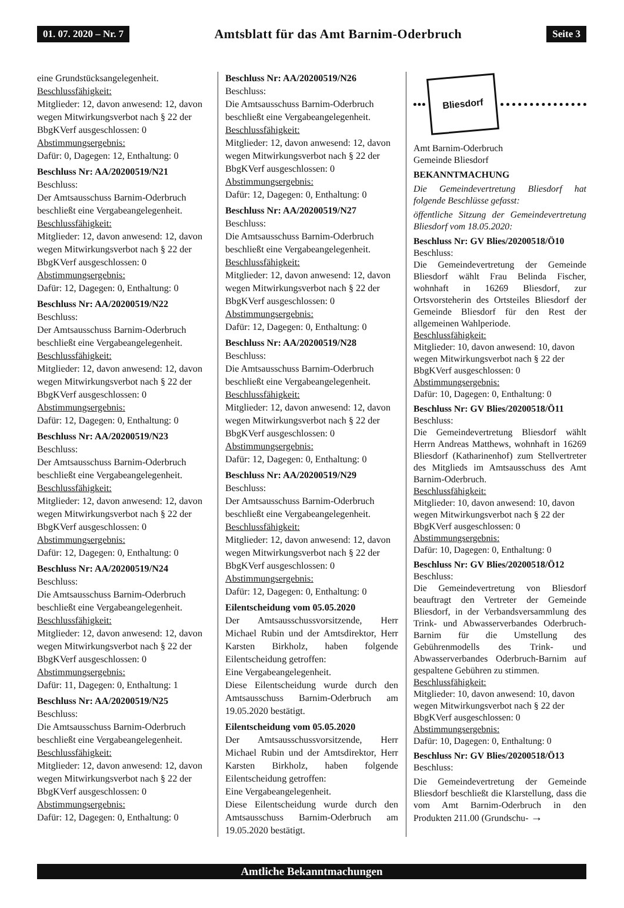01. 07. 2020 – Nr. 7 Amtsblatt für das Amt Barnim-Oderbruch Seite 3
eine Grundstücksangelegenheit.
Beschlussfähigkeit:
Mitglieder: 12, davon anwesend: 12, davon wegen Mitwirkungsverbot nach § 22 der BbgKVerf ausgeschlossen: 0
Abstimmungsergebnis:
Dafür: 0, Dagegen: 12, Enthaltung: 0
Beschluss Nr: AA/20200519/N21
Beschluss:
Der Amtsausschuss Barnim-Oderbruch beschließt eine Vergabeangelegenheit.
Beschlussfähigkeit:
Mitglieder: 12, davon anwesend: 12, davon wegen Mitwirkungsverbot nach § 22 der BbgKVerf ausgeschlossen: 0
Abstimmungsergebnis:
Dafür: 12, Dagegen: 0, Enthaltung: 0
Beschluss Nr: AA/20200519/N22
Beschluss:
Der Amtsausschuss Barnim-Oderbruch beschließt eine Vergabeangelegenheit.
Beschlussfähigkeit:
Mitglieder: 12, davon anwesend: 12, davon wegen Mitwirkungsverbot nach § 22 der BbgKVerf ausgeschlossen: 0
Abstimmungsergebnis:
Dafür: 12, Dagegen: 0, Enthaltung: 0
Beschluss Nr: AA/20200519/N23
Beschluss:
Der Amtsausschuss Barnim-Oderbruch beschließt eine Vergabeangelegenheit.
Beschlussfähigkeit:
Mitglieder: 12, davon anwesend: 12, davon wegen Mitwirkungsverbot nach § 22 der BbgKVerf ausgeschlossen: 0
Abstimmungsergebnis:
Dafür: 12, Dagegen: 0, Enthaltung: 0
Beschluss Nr: AA/20200519/N24
Beschluss:
Die Amtsausschuss Barnim-Oderbruch beschließt eine Vergabeangelegenheit.
Beschlussfähigkeit:
Mitglieder: 12, davon anwesend: 12, davon wegen Mitwirkungsverbot nach § 22 der BbgKVerf ausgeschlossen: 0
Abstimmungsergebnis:
Dafür: 11, Dagegen: 0, Enthaltung: 1
Beschluss Nr: AA/20200519/N25
Beschluss:
Die Amtsausschuss Barnim-Oderbruch beschließt eine Vergabeangelegenheit.
Beschlussfähigkeit:
Mitglieder: 12, davon anwesend: 12, davon wegen Mitwirkungsverbot nach § 22 der BbgKVerf ausgeschlossen: 0
Abstimmungsergebnis:
Dafür: 12, Dagegen: 0, Enthaltung: 0
Beschluss Nr: AA/20200519/N26
Beschluss:
Die Amtsausschuss Barnim-Oderbruch beschließt eine Vergabeangelegenheit.
Beschlussfähigkeit:
Mitglieder: 12, davon anwesend: 12, davon wegen Mitwirkungsverbot nach § 22 der BbgKVerf ausgeschlossen: 0
Abstimmungsergebnis:
Dafür: 12, Dagegen: 0, Enthaltung: 0
Beschluss Nr: AA/20200519/N27
Beschluss:
Die Amtsausschuss Barnim-Oderbruch beschließt eine Vergabeangelegenheit.
Beschlussfähigkeit:
Mitglieder: 12, davon anwesend: 12, davon wegen Mitwirkungsverbot nach § 22 der BbgKVerf ausgeschlossen: 0
Abstimmungsergebnis:
Dafür: 12, Dagegen: 0, Enthaltung: 0
Beschluss Nr: AA/20200519/N28
Beschluss:
Die Amtsausschuss Barnim-Oderbruch beschließt eine Vergabeangelegenheit.
Beschlussfähigkeit:
Mitglieder: 12, davon anwesend: 12, davon wegen Mitwirkungsverbot nach § 22 der BbgKVerf ausgeschlossen: 0
Abstimmungsergebnis:
Dafür: 12, Dagegen: 0, Enthaltung: 0
Beschluss Nr: AA/20200519/N29
Beschluss:
Der Amtsausschuss Barnim-Oderbruch beschließt eine Vergabeangelegenheit.
Beschlussfähigkeit:
Mitglieder: 12, davon anwesend: 12, davon wegen Mitwirkungsverbot nach § 22 der BbgKVerf ausgeschlossen: 0
Abstimmungsergebnis:
Dafür: 12, Dagegen: 0, Enthaltung: 0
Eilentscheidung vom 05.05.2020
Der Amtsausschussvorsitzende, Herr Michael Rubin und der Amtsdirektor, Herr Karsten Birkholz, haben folgende Eilentscheidung getroffen:
Eine Vergabeangelegenheit.
Diese Eilentscheidung wurde durch den Amtsausschuss Barnim-Oderbruch am 19.05.2020 bestätigt.
Eilentscheidung vom 05.05.2020
Der Amtsausschussvorsitzende, Herr Michael Rubin und der Amtsdirektor, Herr Karsten Birkholz, haben folgende Eilentscheidung getroffen:
Eine Vergabeangelegenheit.
Diese Eilentscheidung wurde durch den Amtsausschuss Barnim-Oderbruch am 19.05.2020 bestätigt.
Bliesdorf
Amt Barnim-Oderbruch
Gemeinde Bliesdorf
BEKANNTMACHUNG
Die Gemeindevertretung Bliesdorf hat folgende Beschlüsse gefasst:
öffentliche Sitzung der Gemeindevertretung Bliesdorf vom 18.05.2020:
Beschluss Nr: GV Blies/20200518/Ö10
Beschluss:
Die Gemeindevertretung der Gemeinde Bliesdorf wählt Frau Belinda Fischer, wohnhaft in 16269 Bliesdorf, zur Ortsvorsteherin des Ortsteiles Bliesdorf der Gemeinde Bliesdorf für den Rest der allgemeinen Wahlperiode.
Beschlussfähigkeit:
Mitglieder: 10, davon anwesend: 10, davon wegen Mitwirkungsverbot nach § 22 der BbgKVerf ausgeschlossen: 0
Abstimmungsergebnis:
Dafür: 10, Dagegen: 0, Enthaltung: 0
Beschluss Nr: GV Blies/20200518/Ö11
Beschluss:
Die Gemeindevertretung Bliesdorf wählt Herrn Andreas Matthews, wohnhaft in 16269 Bliesdorf (Katharinenhof) zum Stellvertreter des Mitglieds im Amtsausschuss des Amt Barnim-Oderbruch.
Beschlussfähigkeit:
Mitglieder: 10, davon anwesend: 10, davon wegen Mitwirkungsverbot nach § 22 der BbgKVerf ausgeschlossen: 0
Abstimmungsergebnis:
Dafür: 10, Dagegen: 0, Enthaltung: 0
Beschluss Nr: GV Blies/20200518/Ö12
Beschluss:
Die Gemeindevertretung von Bliesdorf beauftragt den Vertreter der Gemeinde Bliesdorf, in der Verbandsversammlung des Trink- und Abwasserverbandes Oderbruch-Barnim für die Umstellung des Gebührenmodells des Trink- und Abwasserverbandes Oderbruch-Barnim auf gespaltene Gebühren zu stimmen.
Beschlussfähigkeit:
Mitglieder: 10, davon anwesend: 10, davon wegen Mitwirkungsverbot nach § 22 der BbgKVerf ausgeschlossen: 0
Abstimmungsergebnis:
Dafür: 10, Dagegen: 0, Enthaltung: 0
Beschluss Nr: GV Blies/20200518/Ö13
Beschluss:
Die Gemeindevertretung der Gemeinde Bliesdorf beschließt die Klarstellung, dass die vom Amt Barnim-Oderbruch in den Produkten 211.00 (Grundschu- →
Amtliche Bekanntmachungen